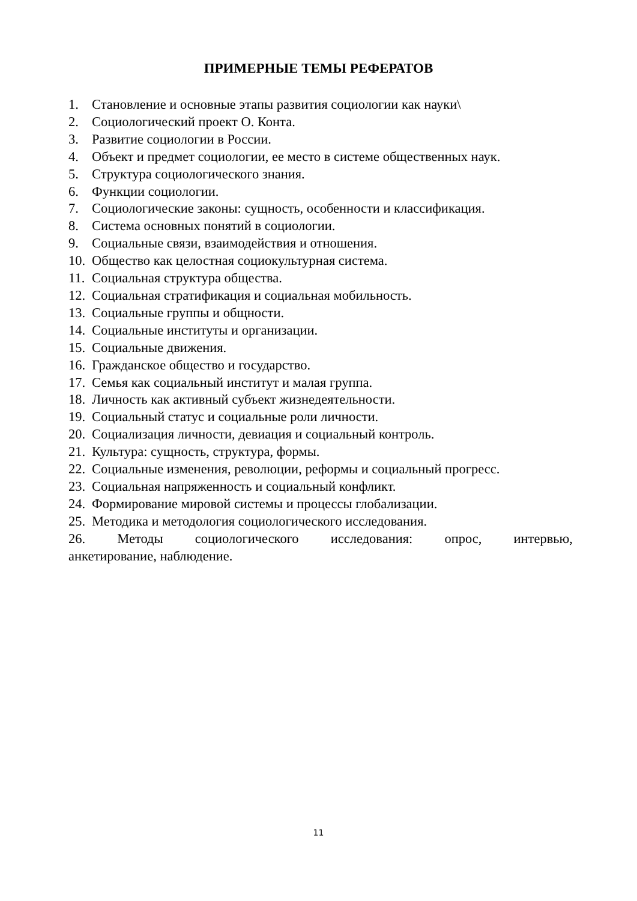ПРИМЕРНЫЕ ТЕМЫ РЕФЕРАТОВ
1. Становление и основные этапы развития социологии как науки\
2. Социологический проект О. Конта.
3. Развитие социологии в России.
4. Объект и предмет социологии, ее место в системе общественных наук.
5. Структура социологического знания.
6. Функции социологии.
7. Социологические законы: сущность, особенности и классификация.
8. Система основных понятий в социологии.
9. Социальные связи, взаимодействия и отношения.
10. Общество как целостная социокультурная система.
11. Социальная структура общества.
12. Социальная стратификация и социальная мобильность.
13. Социальные группы и общности.
14. Социальные институты и организации.
15. Социальные движения.
16. Гражданское общество и государство.
17. Семья как социальный институт и малая группа.
18. Личность как активный субъект жизнедеятельности.
19. Социальный статус и социальные роли личности.
20. Социализация личности, девиация и социальный контроль.
21. Культура: сущность, структура, формы.
22. Социальные изменения, революции, реформы и социальный прогресс.
23. Социальная напряженность и социальный конфликт.
24. Формирование мировой системы и процессы глобализации.
25. Методика и методология социологического исследования.
26. Методы социологического исследования: опрос, интервью,
анкетирование, наблюдение.
11